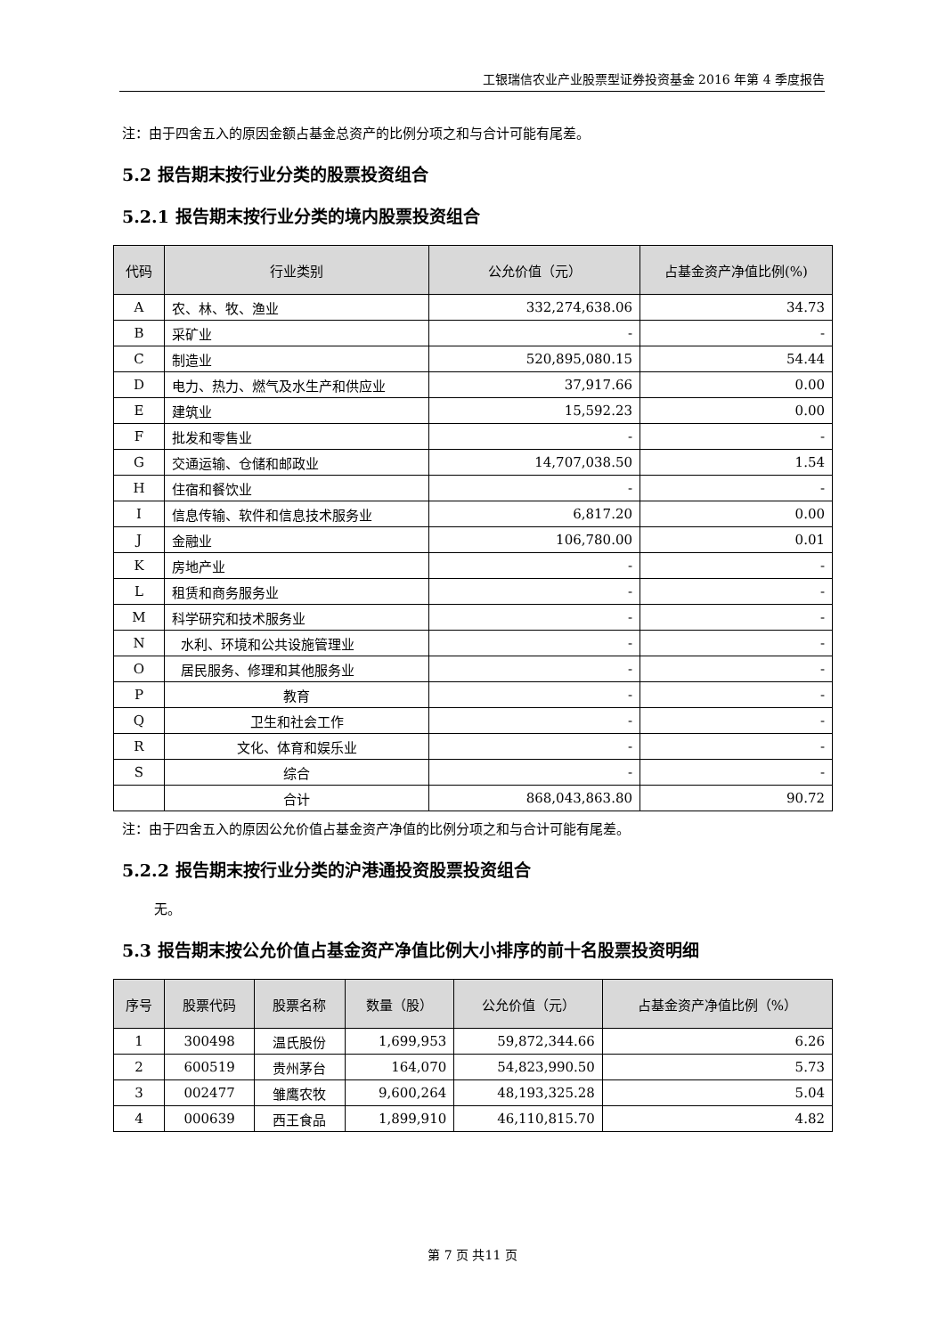工银瑞信农业产业股票型证券投资基金 2016 年第 4 季度报告
注：由于四舍五入的原因金额占基金总资产的比例分项之和与合计可能有尾差。
5.2 报告期末按行业分类的股票投资组合
5.2.1 报告期末按行业分类的境内股票投资组合
| 代码 | 行业类别 | 公允价值（元） | 占基金资产净值比例(%) |
| --- | --- | --- | --- |
| A | 农、林、牧、渔业 | 332,274,638.06 | 34.73 |
| B | 采矿业 | - | - |
| C | 制造业 | 520,895,080.15 | 54.44 |
| D | 电力、热力、燃气及水生产和供应业 | 37,917.66 | 0.00 |
| E | 建筑业 | 15,592.23 | 0.00 |
| F | 批发和零售业 | - | - |
| G | 交通运输、仓储和邮政业 | 14,707,038.50 | 1.54 |
| H | 住宿和餐饮业 | - | - |
| I | 信息传输、软件和信息技术服务业 | 6,817.20 | 0.00 |
| J | 金融业 | 106,780.00 | 0.01 |
| K | 房地产业 | - | - |
| L | 租赁和商务服务业 | - | - |
| M | 科学研究和技术服务业 | - | - |
| N | 水利、环境和公共设施管理业 | - | - |
| O | 居民服务、修理和其他服务业 | - | - |
| P | 教育 | - | - |
| Q | 卫生和社会工作 | - | - |
| R | 文化、体育和娱乐业 | - | - |
| S | 综合 | - | - |
| | 合计 | 868,043,863.80 | 90.72 |
注：由于四舍五入的原因公允价值占基金资产净值的比例分项之和与合计可能有尾差。
5.2.2 报告期末按行业分类的沪港通投资股票投资组合
无。
5.3 报告期末按公允价值占基金资产净值比例大小排序的前十名股票投资明细
| 序号 | 股票代码 | 股票名称 | 数量（股） | 公允价值（元） | 占基金资产净值比例（%） |
| --- | --- | --- | --- | --- | --- |
| 1 | 300498 | 温氏股份 | 1,699,953 | 59,872,344.66 | 6.26 |
| 2 | 600519 | 贵州茅台 | 164,070 | 54,823,990.50 | 5.73 |
| 3 | 002477 | 雏鹰农牧 | 9,600,264 | 48,193,325.28 | 5.04 |
| 4 | 000639 | 西王食品 | 1,899,910 | 46,110,815.70 | 4.82 |
第 7 页 共11 页